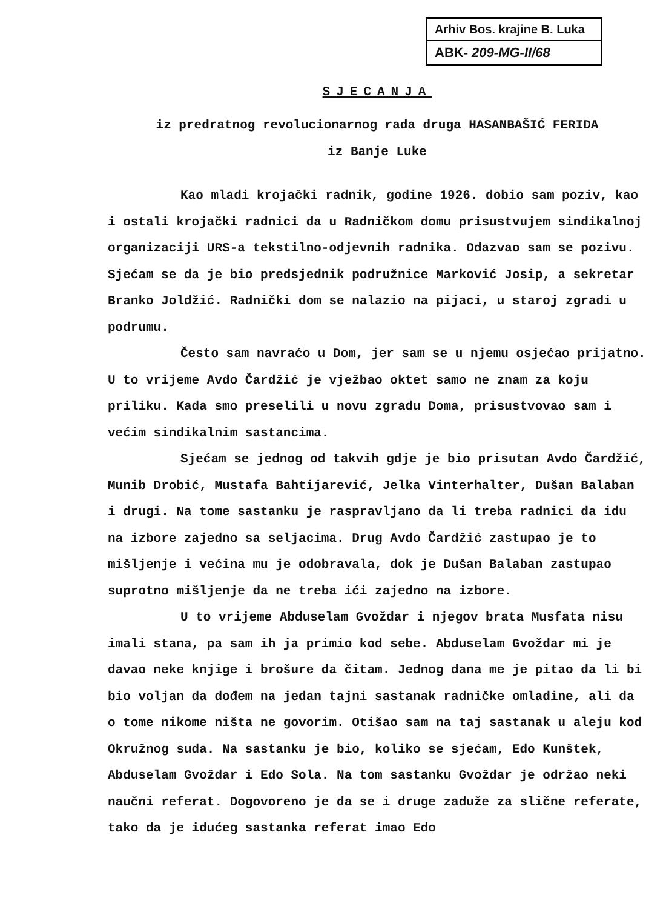Arhiv Bos. krajine B. Luka
ABK- 209-MG-II/68
SJECANJA
iz predratnog revolucionarnog rada druga HASANBAŠIĆ FERIDA
iz Banje Luke
Kao mladi krojački radnik, godine 1926. dobio sam poziv, kao i ostali krojački radnici da u Radničkom domu prisustvujem sindikalnoj organizaciji URS-a tekstilno-odjevnih radnika. Odazvao sam se pozivu. Sjećam se da je bio predsjednik podružnice Marković Josip, a sekretar Branko Joldžić. Radnički dom se nalazio na pijaci, u staroj zgradi u podrumu.
Često sam navraćo u Dom, jer sam se u njemu osjećao prijatno. U to vrijeme Avdo Čardžić je vježbao oktet samo ne znam za koju priliku. Kada smo preselili u novu zgradu Doma, prisustvovao sam i većim sindikalnim sastancima.
Sjećam se jednog od takvih gdje je bio prisutan Avdo Čardžić, Munib Drobić, Mustafa Bahtijarević, Jelka Vinterhalter, Dušan Balaban i drugi. Na tome sastanku je raspravljano da li treba radnici da idu na izbore zajedno sa seljacima. Drug Avdo Čardžić zastupao je to mišljenje i većina mu je odobravala, dok je Dušan Balaban zastupao suprotno mišljenje da ne treba ići zajedno na izbore.
U to vrijeme Abduselam Gvoždar i njegov brata Musfata nisu imali stana, pa sam ih ja primio kod sebe. Abduselam Gvoždar mi je davao neke knjige i brošure da čitam. Jednog dana me je pitao da li bi bio voljan da dođem na jedan tajni sastanak radničke omladine, ali da o tome nikome ništa ne govorim. Otišao sam na taj sastanak u aleju kod Okružnog suda. Na sastanku je bio, koliko se sjećam, Edo Kunštek, Abduselam Gvoždar i Edo Sola. Na tom sastanku Gvoždar je održao neki naučni referat. Dogovoreno je da se i druge zaduže za slične referate, tako da je idućeg sastanka referat imao Edo